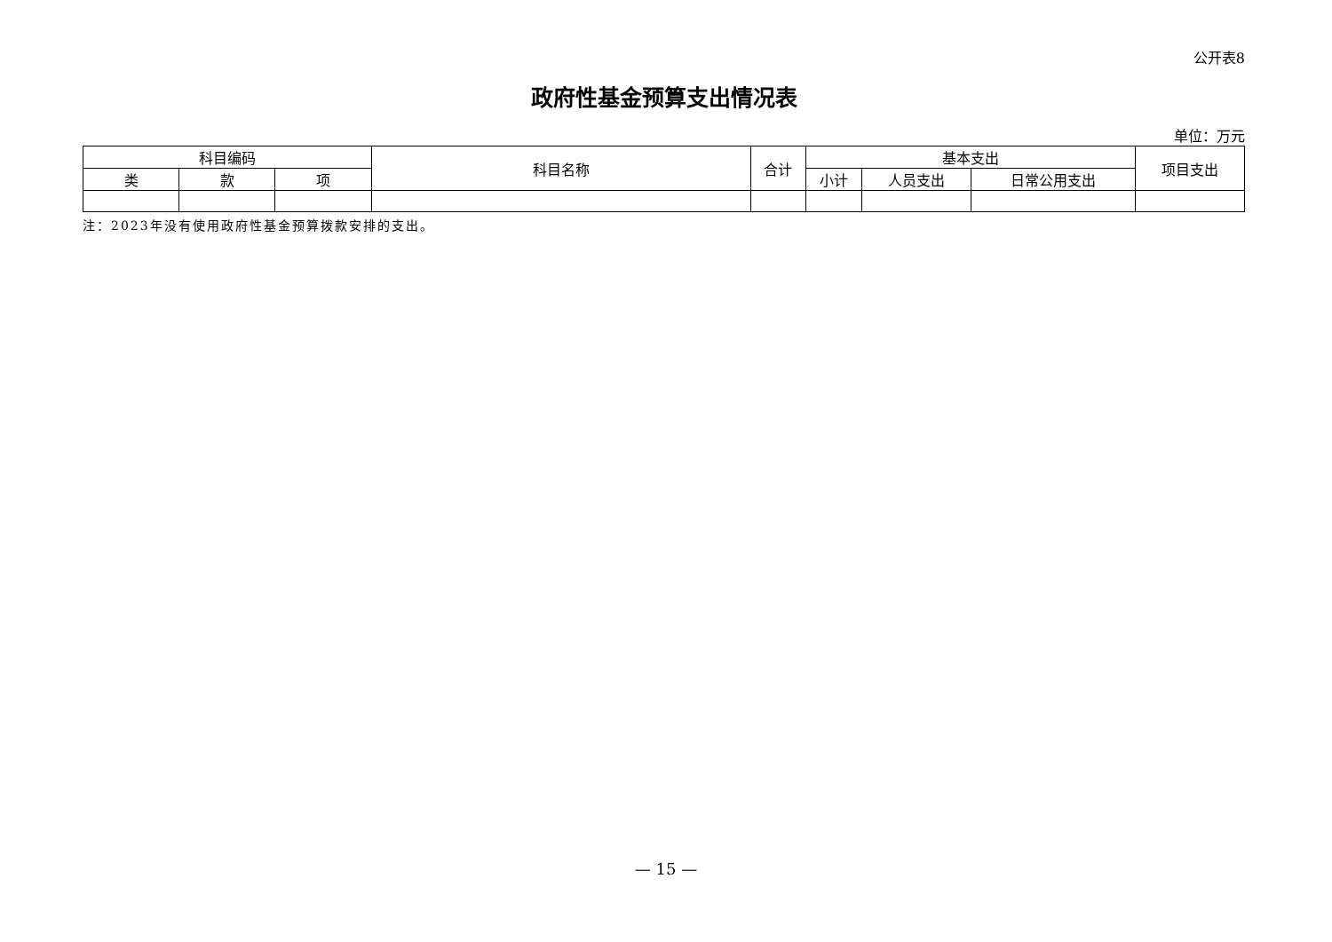公开表8
政府性基金预算支出情况表
单位：万元
| 科目编码 | | | 科目名称 | 合计 | 基本支出 | | | 项目支出 |
| --- | --- | --- | --- | --- | --- | --- | --- | --- |
| 类 | 款 | 项 | | | 小计 | 人员支出 | 日常公用支出 | |
注：2023年没有使用政府性基金预算拨款安排的支出。
— 15 —